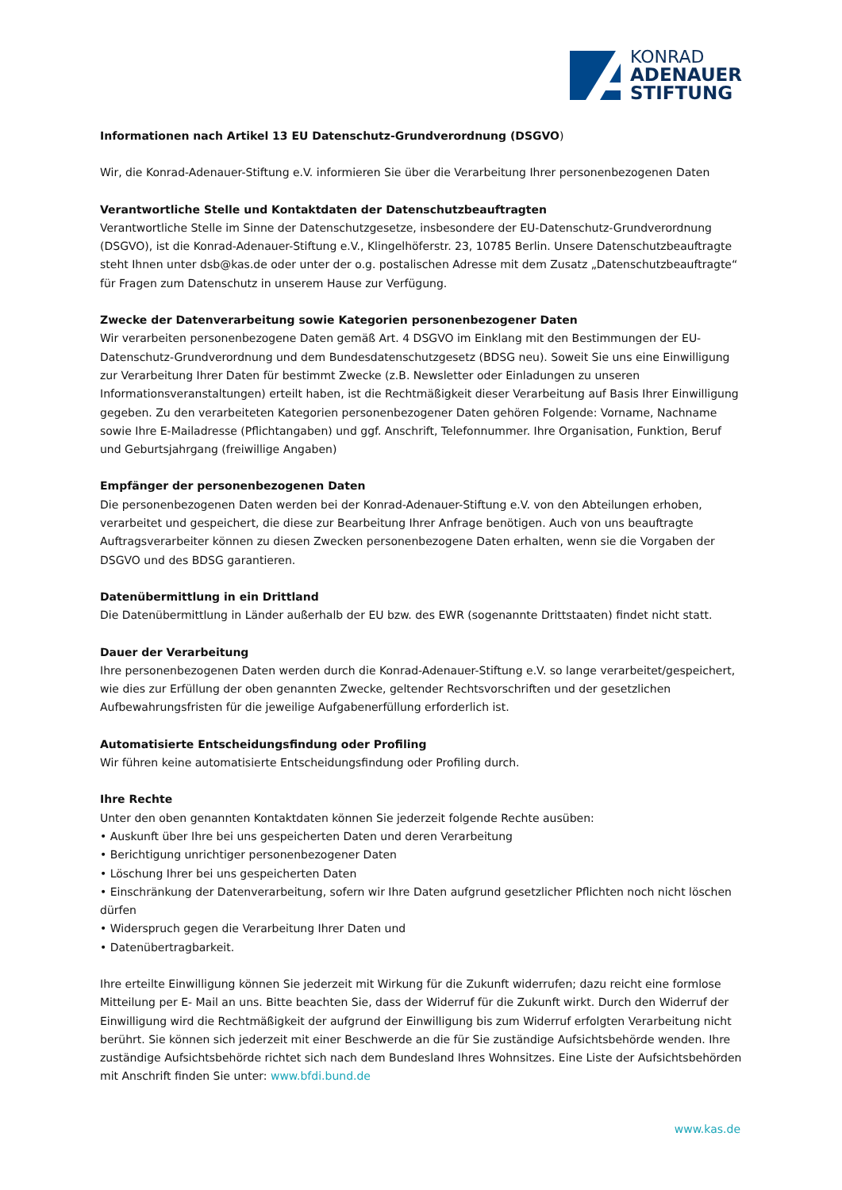KONRAD
ADENAUER
STIFTUNG
Informationen nach Artikel 13 EU Datenschutz-Grundverordnung (DSGVO)
Wir, die Konrad-Adenauer-Stiftung e.V. informieren Sie über die Verarbeitung Ihrer personenbezogenen Daten
Verantwortliche Stelle und Kontaktdaten der Datenschutzbeauftragten
Verantwortliche Stelle im Sinne der Datenschutzgesetze, insbesondere der EU-Datenschutz-Grundverordnung (DSGVO), ist die Konrad-Adenauer-Stiftung e.V., Klingelhöferstr. 23, 10785 Berlin. Unsere Datenschutzbeauftragte steht Ihnen unter dsb@kas.de oder unter der o.g. postalischen Adresse mit dem Zusatz „Datenschutzbeauftragte“ für Fragen zum Datenschutz in unserem Hause zur Verfügung.
Zwecke der Datenverarbeitung sowie Kategorien personenbezogener Daten
Wir verarbeiten personenbezogene Daten gemäß Art. 4 DSGVO im Einklang mit den Bestimmungen der EU-Datenschutz-Grundverordnung und dem Bundesdatenschutzgesetz (BDSG neu). Soweit Sie uns eine Einwilligung zur Verarbeitung Ihrer Daten für bestimmt Zwecke (z.B. Newsletter oder Einladungen zu unseren Informationsveranstaltungen) erteilt haben, ist die Rechtmäßigkeit dieser Verarbeitung auf Basis Ihrer Einwilligung gegeben. Zu den verarbeiteten Kategorien personenbezogener Daten gehören Folgende: Vorname, Nachname sowie Ihre E-Mailadresse (Pflichtangaben) und ggf. Anschrift, Telefonnummer. Ihre Organisation, Funktion, Beruf und Geburtsjahrgang (freiwillige Angaben)
Empfänger der personenbezogenen Daten
Die personenbezogenen Daten werden bei der Konrad-Adenauer-Stiftung e.V. von den Abteilungen erhoben, verarbeitet und gespeichert, die diese zur Bearbeitung Ihrer Anfrage benötigen. Auch von uns beauftragte Auftragsverarbeiter können zu diesen Zwecken personenbezogene Daten erhalten, wenn sie die Vorgaben der DSGVO und des BDSG garantieren.
Datenübermittlung in ein Drittland
Die Datenübermittlung in Länder außerhalb der EU bzw. des EWR (sogenannte Drittstaaten) findet nicht statt.
Dauer der Verarbeitung
Ihre personenbezogenen Daten werden durch die Konrad-Adenauer-Stiftung e.V. so lange verarbeitet/gespeichert, wie dies zur Erfüllung der oben genannten Zwecke, geltender Rechtsvorschriften und der gesetzlichen Aufbewahrungsfristen für die jeweilige Aufgabenerfüllung erforderlich ist.
Automatisierte Entscheidungsfindung oder Profiling
Wir führen keine automatisierte Entscheidungsfindung oder Profiling durch.
Ihre Rechte
Unter den oben genannten Kontaktdaten können Sie jederzeit folgende Rechte ausüben:
• Auskunft über Ihre bei uns gespeicherten Daten und deren Verarbeitung
• Berichtigung unrichtiger personenbezogener Daten
• Löschung Ihrer bei uns gespeicherten Daten
• Einschränkung der Datenverarbeitung, sofern wir Ihre Daten aufgrund gesetzlicher Pflichten noch nicht löschen dürfen
• Widerspruch gegen die Verarbeitung Ihrer Daten und
• Datenübertragbarkeit.
Ihre erteilte Einwilligung können Sie jederzeit mit Wirkung für die Zukunft widerrufen; dazu reicht eine formlose Mitteilung per E- Mail an uns. Bitte beachten Sie, dass der Widerruf für die Zukunft wirkt. Durch den Widerruf der Einwilligung wird die Rechtmäßigkeit der aufgrund der Einwilligung bis zum Widerruf erfolgten Verarbeitung nicht berührt. Sie können sich jederzeit mit einer Beschwerde an die für Sie zuständige Aufsichtsbehörde wenden. Ihre zuständige Aufsichtsbehörde richtet sich nach dem Bundesland Ihres Wohnsitzes. Eine Liste der Aufsichtsbehörden mit Anschrift finden Sie unter: www.bfdi.bund.de
www.kas.de